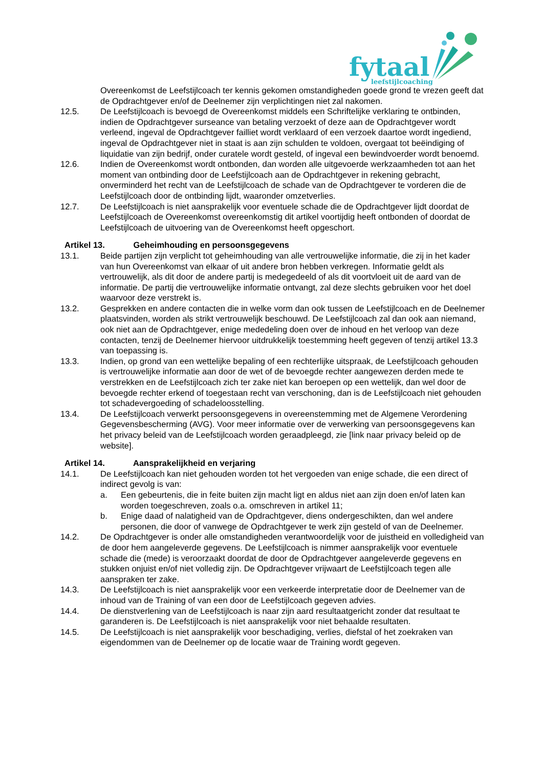fytaal
leefstijlcoaching
Overeenkomst de Leefstijlcoach ter kennis gekomen omstandigheden goede grond te vrezen geeft dat de Opdrachtgever en/of de Deelnemer zijn verplichtingen niet zal nakomen.
12.5. De Leefstijlcoach is bevoegd de Overeenkomst middels een Schriftelijke verklaring te ontbinden, indien de Opdrachtgever surseance van betaling verzoekt of deze aan de Opdrachtgever wordt verleend, ingeval de Opdrachtgever failliet wordt verklaard of een verzoek daartoe wordt ingediend, ingeval de Opdrachtgever niet in staat is aan zijn schulden te voldoen, overgaat tot beëindiging of liquidatie van zijn bedrijf, onder curatele wordt gesteld, of ingeval een bewindvoerder wordt benoemd.
12.6. Indien de Overeenkomst wordt ontbonden, dan worden alle uitgevoerde werkzaamheden tot aan het moment van ontbinding door de Leefstijlcoach aan de Opdrachtgever in rekening gebracht, onverminderd het recht van de Leefstijlcoach de schade van de Opdrachtgever te vorderen die de Leefstijlcoach door de ontbinding lijdt, waaronder omzetverlies.
12.7. De Leefstijlcoach is niet aansprakelijk voor eventuele schade die de Opdrachtgever lijdt doordat de Leefstijlcoach de Overeenkomst overeenkomstig dit artikel voortijdig heeft ontbonden of doordat de Leefstijlcoach de uitvoering van de Overeenkomst heeft opgeschort.
Artikel 13. Geheimhouding en persoonsgegevens
13.1. Beide partijen zijn verplicht tot geheimhouding van alle vertrouwelijke informatie, die zij in het kader van hun Overeenkomst van elkaar of uit andere bron hebben verkregen. Informatie geldt als vertrouwelijk, als dit door de andere partij is medegedeeld of als dit voortvloeit uit de aard van de informatie. De partij die vertrouwelijke informatie ontvangt, zal deze slechts gebruiken voor het doel waarvoor deze verstrekt is.
13.2. Gesprekken en andere contacten die in welke vorm dan ook tussen de Leefstijlcoach en de Deelnemer plaatsvinden, worden als strikt vertrouwelijk beschouwd. De Leefstijlcoach zal dan ook aan niemand, ook niet aan de Opdrachtgever, enige mededeling doen over de inhoud en het verloop van deze contacten, tenzij de Deelnemer hiervoor uitdrukkelijk toestemming heeft gegeven of tenzij artikel 13.3 van toepassing is.
13.3. Indien, op grond van een wettelijke bepaling of een rechterlijke uitspraak, de Leefstijlcoach gehouden is vertrouwelijke informatie aan door de wet of de bevoegde rechter aangewezen derden mede te verstrekken en de Leefstijlcoach zich ter zake niet kan beroepen op een wettelijk, dan wel door de bevoegde rechter erkend of toegestaan recht van verschoning, dan is de Leefstijlcoach niet gehouden tot schadevergoeding of schadeloosstelling.
13.4. De Leefstijlcoach verwerkt persoonsgegevens in overeenstemming met de Algemene Verordening Gegevensbescherming (AVG). Voor meer informatie over de verwerking van persoonsgegevens kan het privacy beleid van de Leefstijlcoach worden geraadpleegd, zie [link naar privacy beleid op de website].
Artikel 14. Aansprakelijkheid en verjaring
14.1. De Leefstijlcoach kan niet gehouden worden tot het vergoeden van enige schade, die een direct of indirect gevolg is van:
a. Een gebeurtenis, die in feite buiten zijn macht ligt en aldus niet aan zijn doen en/of laten kan worden toegeschreven, zoals o.a. omschreven in artikel 11;
b. Enige daad of nalatigheid van de Opdrachtgever, diens ondergeschikten, dan wel andere personen, die door of vanwege de Opdrachtgever te werk zijn gesteld of van de Deelnemer.
14.2. De Opdrachtgever is onder alle omstandigheden verantwoordelijk voor de juistheid en volledigheid van de door hem aangeleverde gegevens. De Leefstijlcoach is nimmer aansprakelijk voor eventuele schade die (mede) is veroorzaakt doordat de door de Opdrachtgever aangeleverde gegevens en stukken onjuist en/of niet volledig zijn. De Opdrachtgever vrijwaart de Leefstijlcoach tegen alle aanspraken ter zake.
14.3. De Leefstijlcoach is niet aansprakelijk voor een verkeerde interpretatie door de Deelnemer van de inhoud van de Training of van een door de Leefstijlcoach gegeven advies.
14.4. De dienstverlening van de Leefstijlcoach is naar zijn aard resultaatgericht zonder dat resultaat te garanderen is. De Leefstijlcoach is niet aansprakelijk voor niet behaalde resultaten.
14.5. De Leefstijlcoach is niet aansprakelijk voor beschadiging, verlies, diefstal of het zoekraken van eigendommen van de Deelnemer op de locatie waar de Training wordt gegeven.